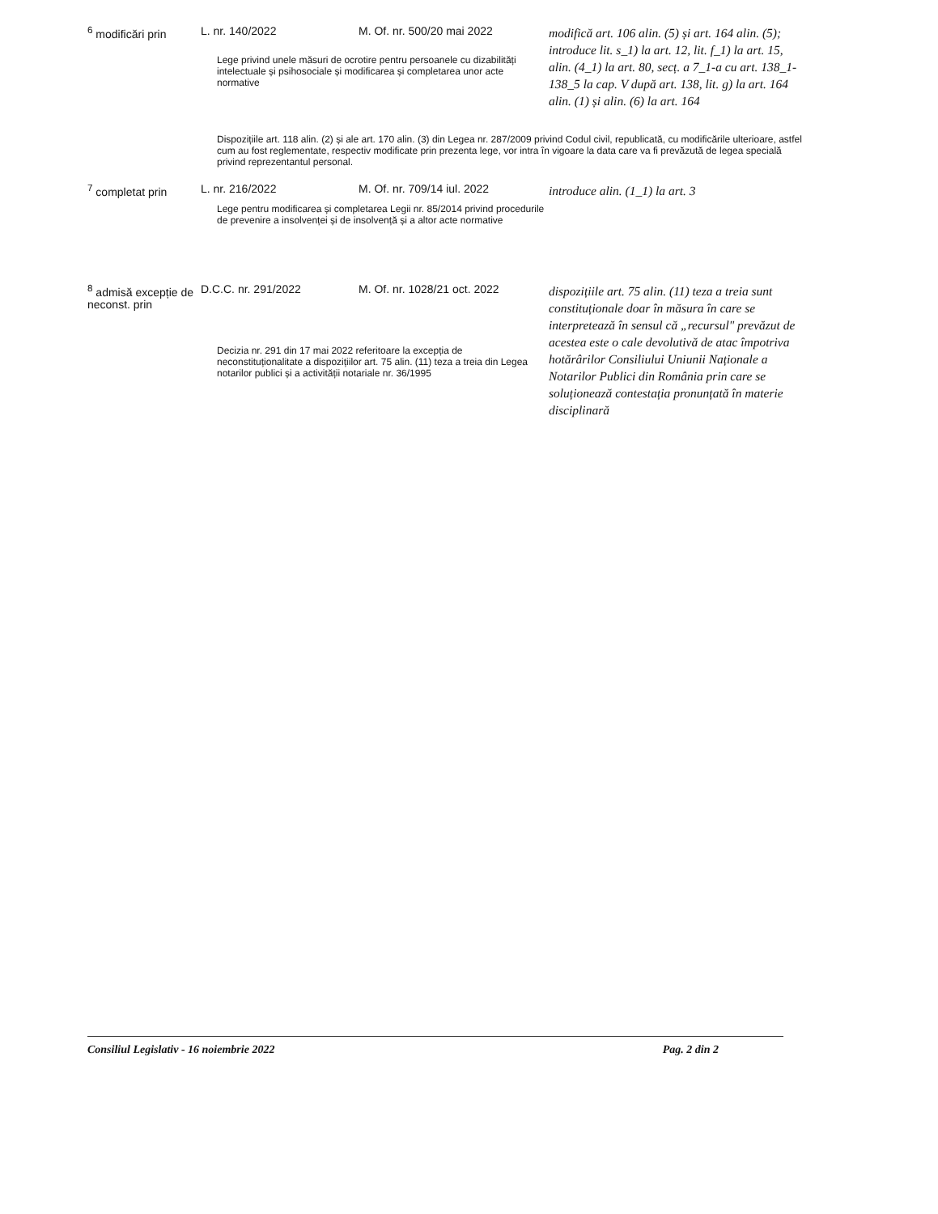| <sup>6</sup> modificări prin | L. nr. 140/2022 | M. Of. nr. 500/20 mai 2022 | modifică art. 106 alin. (5) și art. 164 alin. (5); introduce lit. s_1) la art. 12, lit. f_1) la art. 15, alin. (4_1) la art. 80, secț. a 7_1-a cu art. 138_1-138_5 la cap. V după art. 138, lit. g) la art. 164 alin. (1) și alin. (6) la art. 164 |
| | Lege privind unele măsuri de ocrotire pentru persoanele cu dizabilități intelectuale și psihosociale și modificarea și completarea unor acte normative | | |
| Dispozițiile art. 118 alin. (2) și ale art. 170 alin. (3) din Legea nr. 287/2009 privind Codul civil, republicată, cu modificările ulterioare, astfel cum au fost reglementate, respectiv modificate prin prezenta lege, vor intra în vigoare la data care va fi prevăzută de legea specială privind reprezentantul personal. | | | |
| <sup>7</sup> completat prin | L. nr. 216/2022 | M. Of. nr. 709/14 iul. 2022 | introduce alin. (1_1) la art. 3 |
| | Lege pentru modificarea și completarea Legii nr. 85/2014 privind procedurile de prevenire a insolvenței și de insolvență și a altor acte normative | | |
| <sup>8</sup> admisă excepție de neconst. prin | D.C.C. nr. 291/2022 | M. Of. nr. 1028/21 oct. 2022 | dispozițiile art. 75 alin. (11) teza a treia sunt constituționale doar în măsura în care se interpretează în sensul că „recursul" prevăzut de acestea este o cale devolutivă de atac împotriva hotărârilor Consiliului Uniunii Naționale a Notarilor Publici din România prin care se soluționează contestația pronunțată în materie disciplinară |
| | Decizia nr. 291 din 17 mai 2022 referitoare la excepția de neconstituționalitate a dispozițiilor art. 75 alin. (11) teza a treia din Legea notarilor publici și a activității notariale nr. 36/1995 | | |
Consiliul Legislativ - 16 noiembrie 2022 Pag. 2 din 2